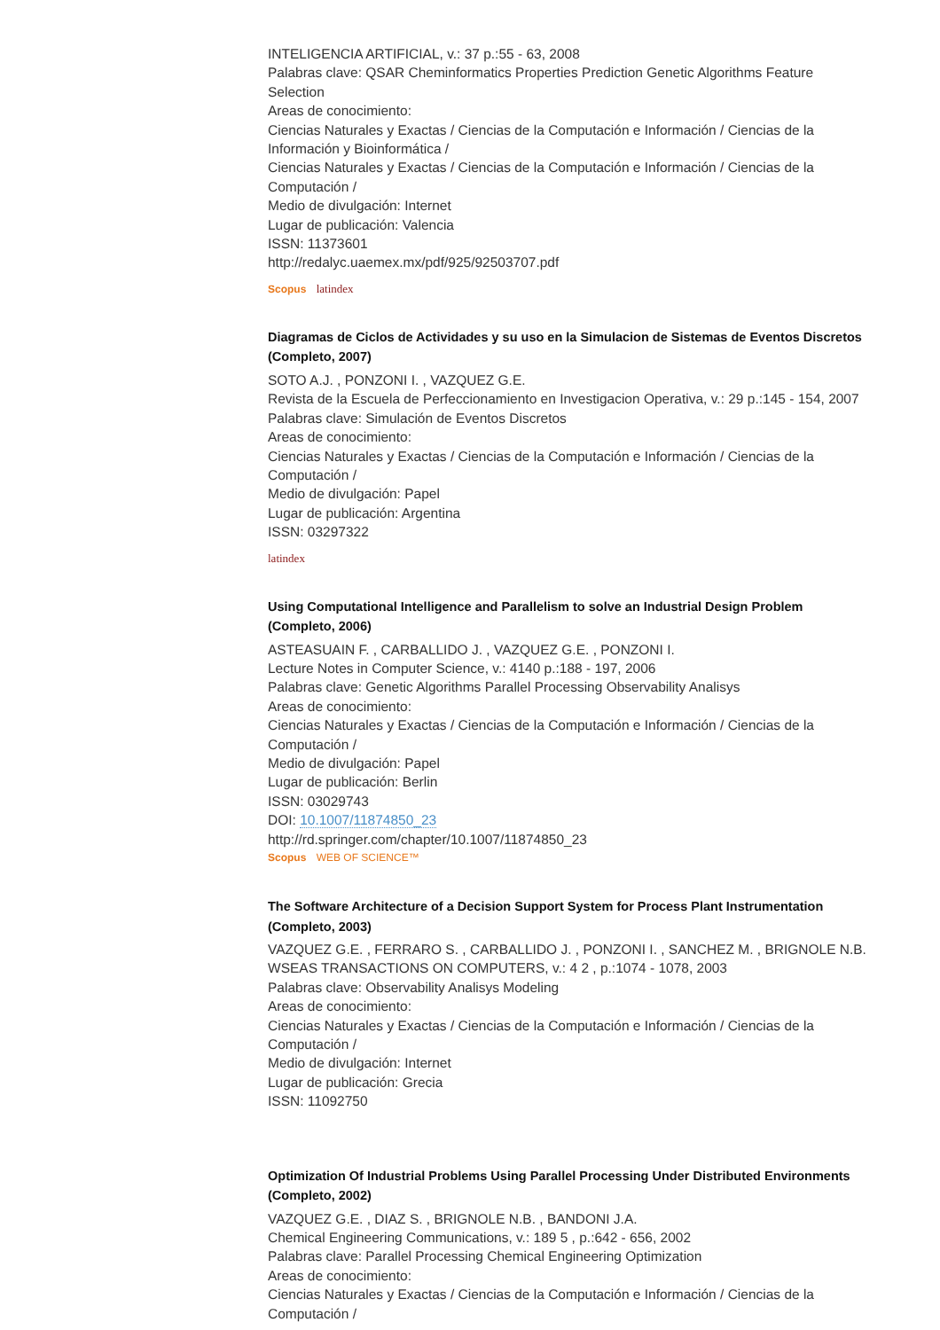INTELIGENCIA ARTIFICIAL, v.: 37 p.:55 - 63, 2008
Palabras clave: QSAR Cheminformatics Properties Prediction Genetic Algorithms Feature Selection
Areas de conocimiento:
Ciencias Naturales y Exactas / Ciencias de la Computación e Información / Ciencias de la Información y Bioinformática /
Ciencias Naturales y Exactas / Ciencias de la Computación e Información / Ciencias de la Computación /
Medio de divulgación: Internet
Lugar de publicación: Valencia
ISSN: 11373601
http://redalyc.uaemex.mx/pdf/925/92503707.pdf
Scopus latindex
Diagramas de Ciclos de Actividades y su uso en la Simulacion de Sistemas de Eventos Discretos (Completo, 2007)
SOTO A.J. , PONZONI I. , VAZQUEZ G.E.
Revista de la Escuela de Perfeccionamiento en Investigacion Operativa, v.: 29 p.:145 - 154, 2007
Palabras clave: Simulación de Eventos Discretos
Areas de conocimiento:
Ciencias Naturales y Exactas / Ciencias de la Computación e Información / Ciencias de la Computación /
Medio de divulgación: Papel
Lugar de publicación: Argentina
ISSN: 03297322
latindex
Using Computational Intelligence and Parallelism to solve an Industrial Design Problem (Completo, 2006)
ASTEASUAIN F. , CARBALLIDO J. , VAZQUEZ G.E. , PONZONI I.
Lecture Notes in Computer Science, v.: 4140 p.:188 - 197, 2006
Palabras clave: Genetic Algorithms Parallel Processing Observability Analisys
Areas de conocimiento:
Ciencias Naturales y Exactas / Ciencias de la Computación e Información / Ciencias de la Computación /
Medio de divulgación: Papel
Lugar de publicación: Berlin
ISSN: 03029743
DOI: 10.1007/11874850_23
http://rd.springer.com/chapter/10.1007/11874850_23
Scopus WEB OF SCIENCE™
The Software Architecture of a Decision Support System for Process Plant Instrumentation (Completo, 2003)
VAZQUEZ G.E. , FERRARO S. , CARBALLIDO J. , PONZONI I. , SANCHEZ M. , BRIGNOLE N.B.
WSEAS TRANSACTIONS ON COMPUTERS, v.: 4 2 , p.:1074 - 1078, 2003
Palabras clave: Observability Analisys Modeling
Areas de conocimiento:
Ciencias Naturales y Exactas / Ciencias de la Computación e Información / Ciencias de la Computación /
Medio de divulgación: Internet
Lugar de publicación: Grecia
ISSN: 11092750
Optimization Of Industrial Problems Using Parallel Processing Under Distributed Environments (Completo, 2002)
VAZQUEZ G.E. , DIAZ S. , BRIGNOLE N.B. , BANDONI J.A.
Chemical Engineering Communications, v.: 189 5 , p.:642 - 656, 2002
Palabras clave: Parallel Processing Chemical Engineering Optimization
Areas de conocimiento:
Ciencias Naturales y Exactas / Ciencias de la Computación e Información / Ciencias de la Computación /